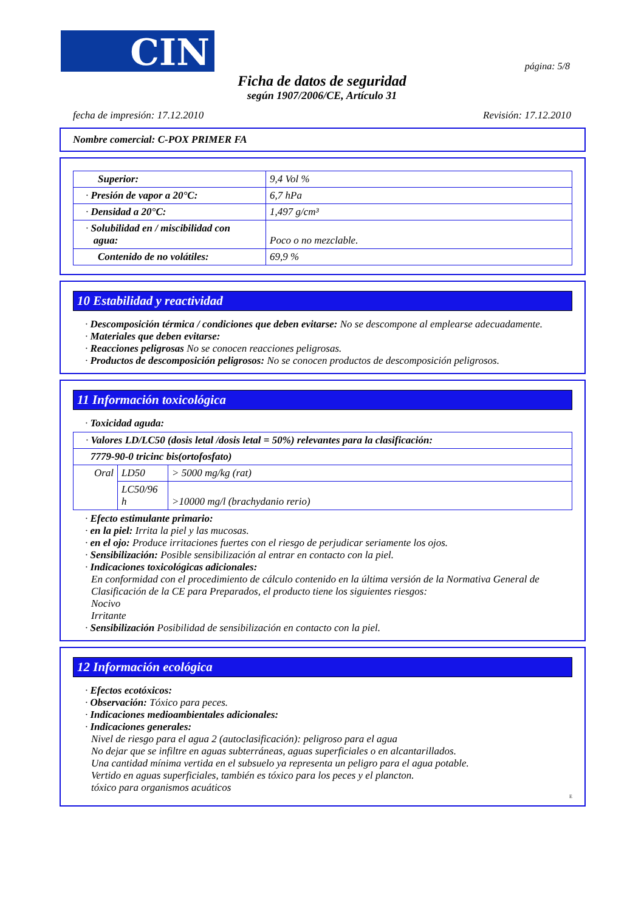CIN página: 5/8
Ficha de datos de seguridad
según 1907/2006/CE, Artículo 31
fecha de impresión: 17.12.2010 Revisión: 17.12.2010
Nombre comercial: C-POX PRIMER FA
| Superior: | 9,4 Vol % |
| · Presión de vapor a 20°C: | 6,7 hPa |
| · Densidad a 20°C: | 1,497 g/cm³ |
| · Solubilidad en / miscibilidad con agua: | Poco o no mezclable. |
| Contenido de no volátiles: | 69,9 % |
10 Estabilidad y reactividad
· Descomposición térmica / condiciones que deben evitarse: No se descompone al emplearse adecuadamente.
· Materiales que deben evitarse:
· Reacciones peligrosas No se conocen reacciones peligrosas.
· Productos de descomposición peligrosos: No se conocen productos de descomposición peligrosos.
11 Información toxicológica
· Toxicidad aguda:
| · Valores LD/LC50 (dosis letal /dosis letal = 50%) relevantes para la clasificación: | | |
| 7779-90-0 tricinc bis(ortofosfato) | | |
| Oral | LD50 | > 5000 mg/kg (rat) |
| | LC50/96 h | >10000 mg/l (brachydanio rerio) |
· Efecto estimulante primario:
· en la piel: Irrita la piel y las mucosas.
· en el ojo: Produce irritaciones fuertes con el riesgo de perjudicar seriamente los ojos.
· Sensibilización: Posible sensibilización al entrar en contacto con la piel.
· Indicaciones toxicológicas adicionales:
En conformidad con el procedimiento de cálculo contenido en la última versión de la Normativa General de Clasificación de la CE para Preparados, el producto tiene los siguientes riesgos:
Nocivo
Irritante
· Sensibilización Posibilidad de sensibilización en contacto con la piel.
12 Información ecológica
· Efectos ecotóxicos:
· Observación: Tóxico para peces.
· Indicaciones medioambientales adicionales:
· Indicaciones generales:
Nivel de riesgo para el agua 2 (autoclasificación): peligroso para el agua
No dejar que se infiltre en aguas subterráneas, aguas superficiales o en alcantarillados.
Una cantidad mínima vertida en el subsuelo ya representa un peligro para el agua potable.
Vertido en aguas superficiales, también es tóxico para los peces y el plancton.
tóxico para organismos acuáticos
E